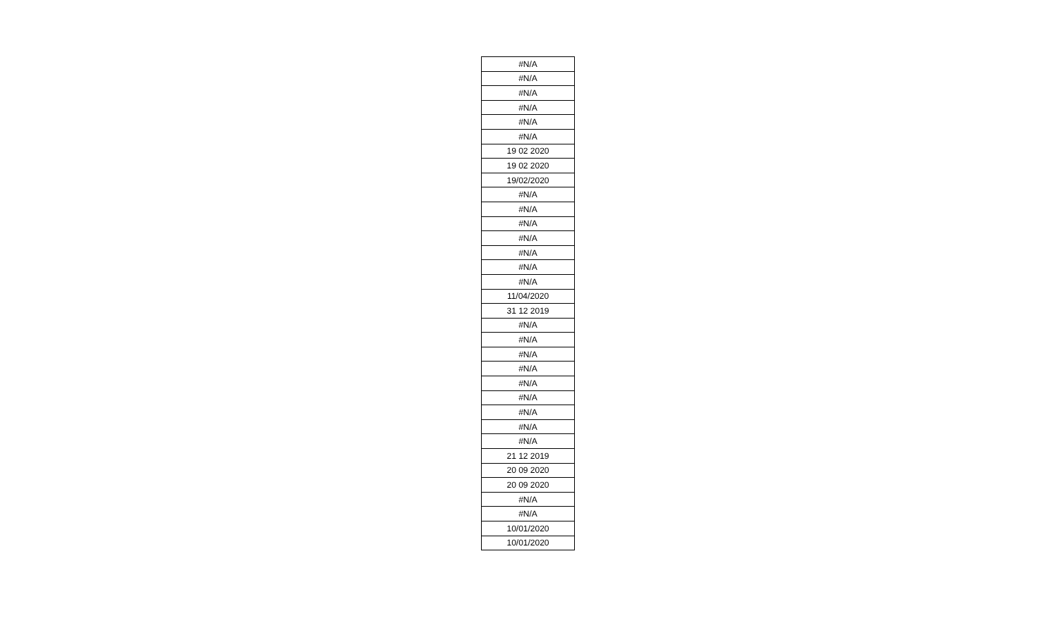| #N/A |
| #N/A |
| #N/A |
| #N/A |
| #N/A |
| #N/A |
| 19 02 2020 |
| 19 02 2020 |
| 19/02/2020 |
| #N/A |
| #N/A |
| #N/A |
| #N/A |
| #N/A |
| #N/A |
| #N/A |
| 11/04/2020 |
| 31 12 2019 |
| #N/A |
| #N/A |
| #N/A |
| #N/A |
| #N/A |
| #N/A |
| #N/A |
| #N/A |
| #N/A |
| 21 12 2019 |
| 20 09 2020 |
| 20 09 2020 |
| #N/A |
| #N/A |
| 10/01/2020 |
| 10/01/2020 |